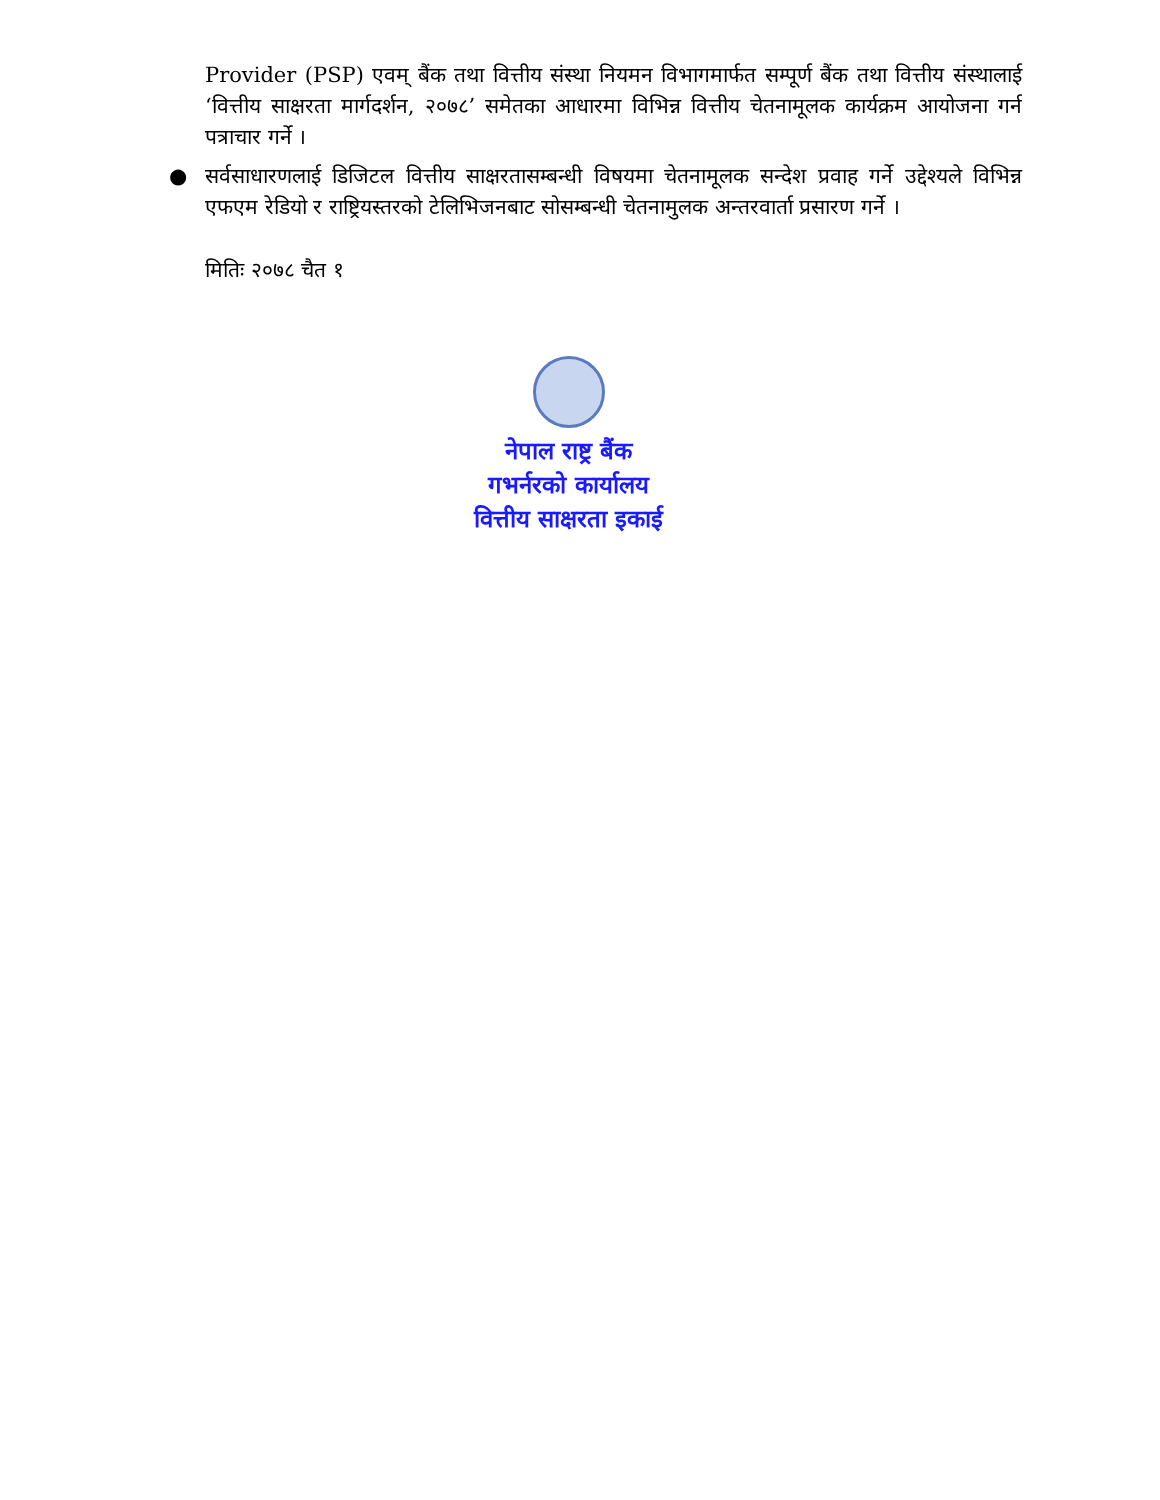Provider (PSP) एवम् बैंक तथा वित्तीय संस्था नियमन विभागमार्फत सम्पूर्ण बैंक तथा वित्तीय संस्थालाई ‘वित्तीय साक्षरता मार्गदर्शन, २०७८’ समेतका आधारमा विभिन्न वित्तीय चेतनामूलक कार्यक्रम आयोजना गर्न पत्राचार गर्ने ।
● सर्वसाधारणलाई डिजिटल वित्तीय साक्षरतासम्बन्धी विषयमा चेतनामूलक सन्देश प्रवाह गर्ने उद्देश्यले विभिन्न एफएम रेडियो र राष्ट्रियस्तरको टेलिभिजनबाट सोसम्बन्धी चेतनामुलक अन्तरवार्ता प्रसारण गर्ने ।
मितिः २०७८ चैत १
नेपाल राष्ट्र बैंक
गभर्नरको कार्यालय
वित्तीय साक्षरता इकाई